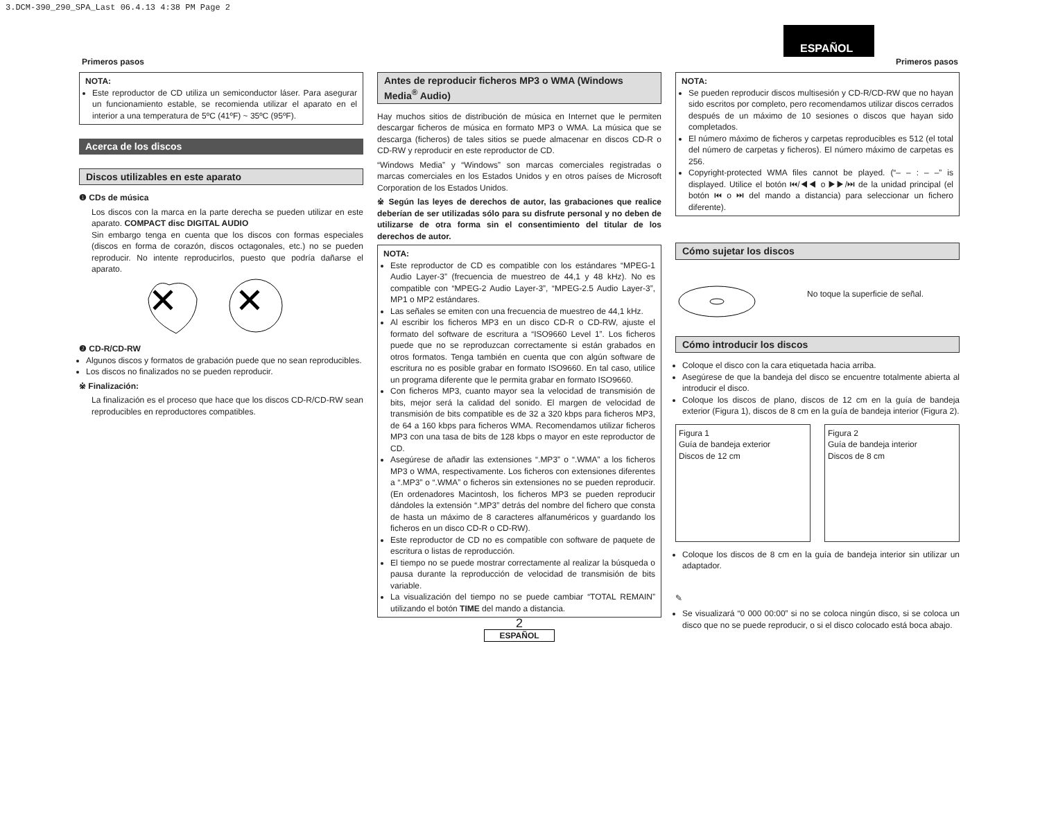3.DCM-390_290_SPA_Last 06.4.13 4:38 PM Page 2
ESPAÑOL
Primeros pasos Primeros pasos
NOTA:
Este reproductor de CD utiliza un semiconductor láser. Para asegurar un funcionamiento estable, se recomienda utilizar el aparato en el interior a una temperatura de 5ºC (41ºF) ~ 35ºC (95ºF).
Acerca de los discos
Discos utilizables en este aparato
❶ CDs de música
Los discos con la marca en la parte derecha se pueden utilizar en este aparato. COMPACT disc DIGITAL AUDIO
Sin embargo tenga en cuenta que los discos con formas especiales (discos en forma de corazón, discos octagonales, etc.) no se pueden reproducir. No intente reproducirlos, puesto que podría dañarse el aparato.
✕
✕
❷ CD-R/CD-RW
Algunos discos y formatos de grabación puede que no sean reproducibles.
Los discos no finalizados no se pueden reproducir.
※ Finalización:
La finalización es el proceso que hace que los discos CD-R/CD-RW sean reproducibles en reproductores compatibles.
Antes de reproducir ficheros MP3 o WMA (Windows Media<sup>®</sup> Audio)
Hay muchos sitios de distribución de música en Internet que le permiten descargar ficheros de música en formato MP3 o WMA. La música que se descarga (ficheros) de tales sitios se puede almacenar en discos CD-R o CD-RW y reproducir en este reproductor de CD.
“Windows Media” y “Windows” son marcas comerciales registradas o marcas comerciales en los Estados Unidos y en otros países de Microsoft Corporation de los Estados Unidos.
※ Según las leyes de derechos de autor, las grabaciones que realice deberían de ser utilizadas sólo para su disfrute personal y no deben de utilizarse de otra forma sin el consentimiento del titular de los derechos de autor.
NOTA:
Este reproductor de CD es compatible con los estándares “MPEG-1 Audio Layer-3” (frecuencia de muestreo de 44,1 y 48 kHz). No es compatible con “MPEG-2 Audio Layer-3”, “MPEG-2.5 Audio Layer-3”, MP1 o MP2 estándares.
Las señales se emiten con una frecuencia de muestreo de 44,1 kHz.
Al escribir los ficheros MP3 en un disco CD-R o CD-RW, ajuste el formato del software de escritura a “ISO9660 Level 1”. Los ficheros puede que no se reproduzcan correctamente si están grabados en otros formatos. Tenga también en cuenta que con algún software de escritura no es posible grabar en formato ISO9660. En tal caso, utilice un programa diferente que le permita grabar en formato ISO9660.
Con ficheros MP3, cuanto mayor sea la velocidad de transmisión de bits, mejor será la calidad del sonido. El margen de velocidad de transmisión de bits compatible es de 32 a 320 kbps para ficheros MP3, de 64 a 160 kbps para ficheros WMA. Recomendamos utilizar ficheros MP3 con una tasa de bits de 128 kbps o mayor en este reproductor de CD.
Asegúrese de añadir las extensiones “.MP3” o “.WMA” a los ficheros MP3 o WMA, respectivamente. Los ficheros con extensiones diferentes a “.MP3” o “.WMA” o ficheros sin extensiones no se pueden reproducir. (En ordenadores Macintosh, los ficheros MP3 se pueden reproducir dándoles la extensión “.MP3” detrás del nombre del fichero que consta de hasta un máximo de 8 caracteres alfanuméricos y guardando los ficheros en un disco CD-R o CD-RW).
Este reproductor de CD no es compatible con software de paquete de escritura o listas de reproducción.
El tiempo no se puede mostrar correctamente al realizar la búsqueda o pausa durante la reproducción de velocidad de transmisión de bits variable.
La visualización del tiempo no se puede cambiar “TOTAL REMAIN” utilizando el botón TIME del mando a distancia.
2
ESPAÑOL
NOTA:
Se pueden reproducir discos multisesión y CD-R/CD-RW que no hayan sido escritos por completo, pero recomendamos utilizar discos cerrados después de un máximo de 10 sesiones o discos que hayan sido completados.
El número máximo de ficheros y carpetas reproducibles es 512 (el total del número de carpetas y ficheros). El número máximo de carpetas es 256.
Copyright-protected WMA files cannot be played. (“– – : – –” is displayed. Utilice el botón ⏮/◀◀ o ▶▶/⏭ de la unidad principal (el botón ⏮ o ⏭ del mando a distancia) para seleccionar un fichero diferente).
Cómo sujetar los discos
No toque la superficie de señal.
Cómo introducir los discos
Coloque el disco con la cara etiquetada hacia arriba.
Asegúrese de que la bandeja del disco se encuentre totalmente abierta al introducir el disco.
Coloque los discos de plano, discos de 12 cm en la guía de bandeja exterior (Figura 1), discos de 8 cm en la guía de bandeja interior (Figura 2).
Figura 1
Guía de bandeja exterior
Discos de 12 cm
Figura 2
Guía de bandeja interior
Discos de 8 cm
Coloque los discos de 8 cm en la guía de bandeja interior sin utilizar un adaptador.
✎
Se visualizará “0 000 00:00” si no se coloca ningún disco, si se coloca un disco que no se puede reproducir, o si el disco colocado está boca abajo.